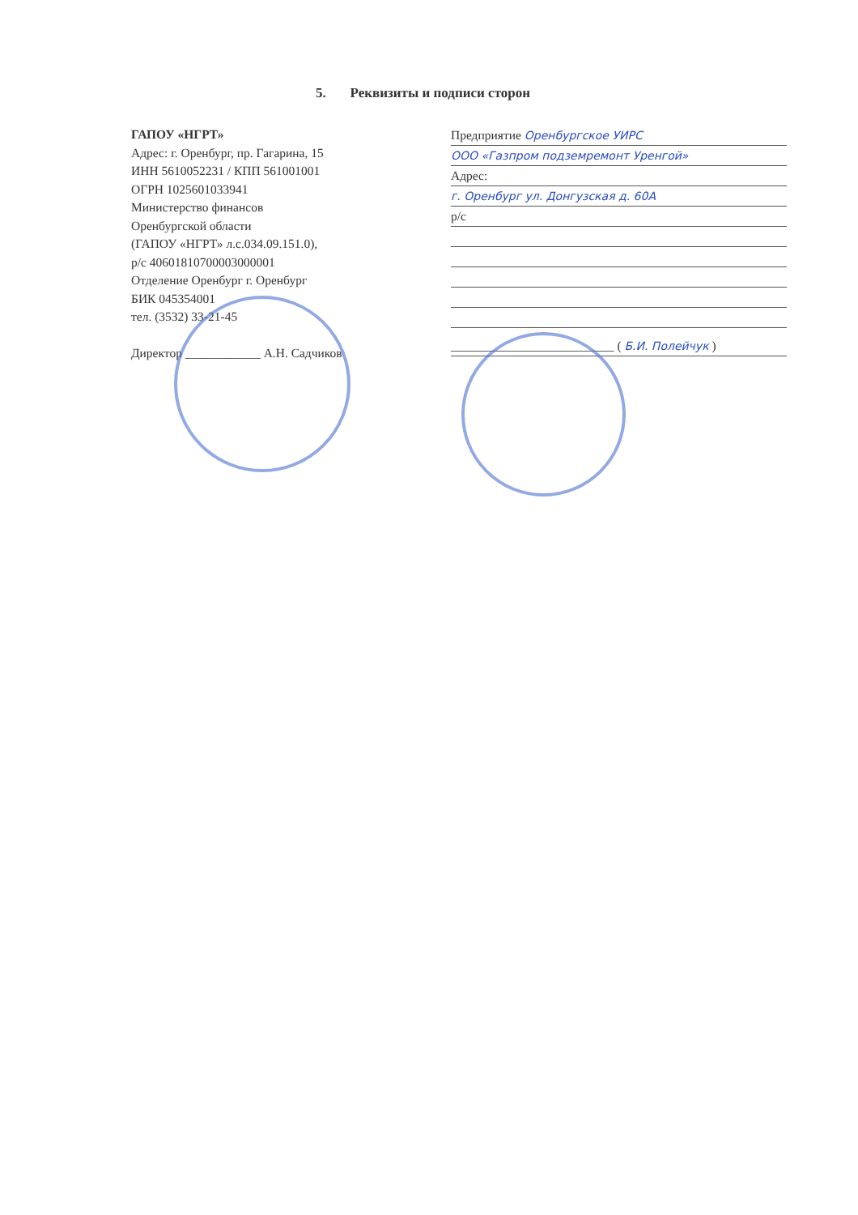5. Реквизиты и подписи сторон
ГАПОУ «НГРТ»
Адрес: г. Оренбург, пр. Гагарина, 15
ИНН 5610052231 / КПП 561001001
ОГРН 1025601033941
Министерство финансов
Оренбургской области
(ГАПОУ «НГРТ» л.с.034.09.151.0),
р/с 40601810700003000001
Отделение Оренбург г. Оренбург
БИК 045354001
тел. (3532) 33-21-45
Директор ____________ А.Н. Садчиков
Предприятие Оренбургское УИРС
ООО «Газпром подземремонт Уренгой»
Адрес:
г. Оренбург ул. Донгузская д. 60А
р/с
__________________________ ( Б.И. Полейчук )